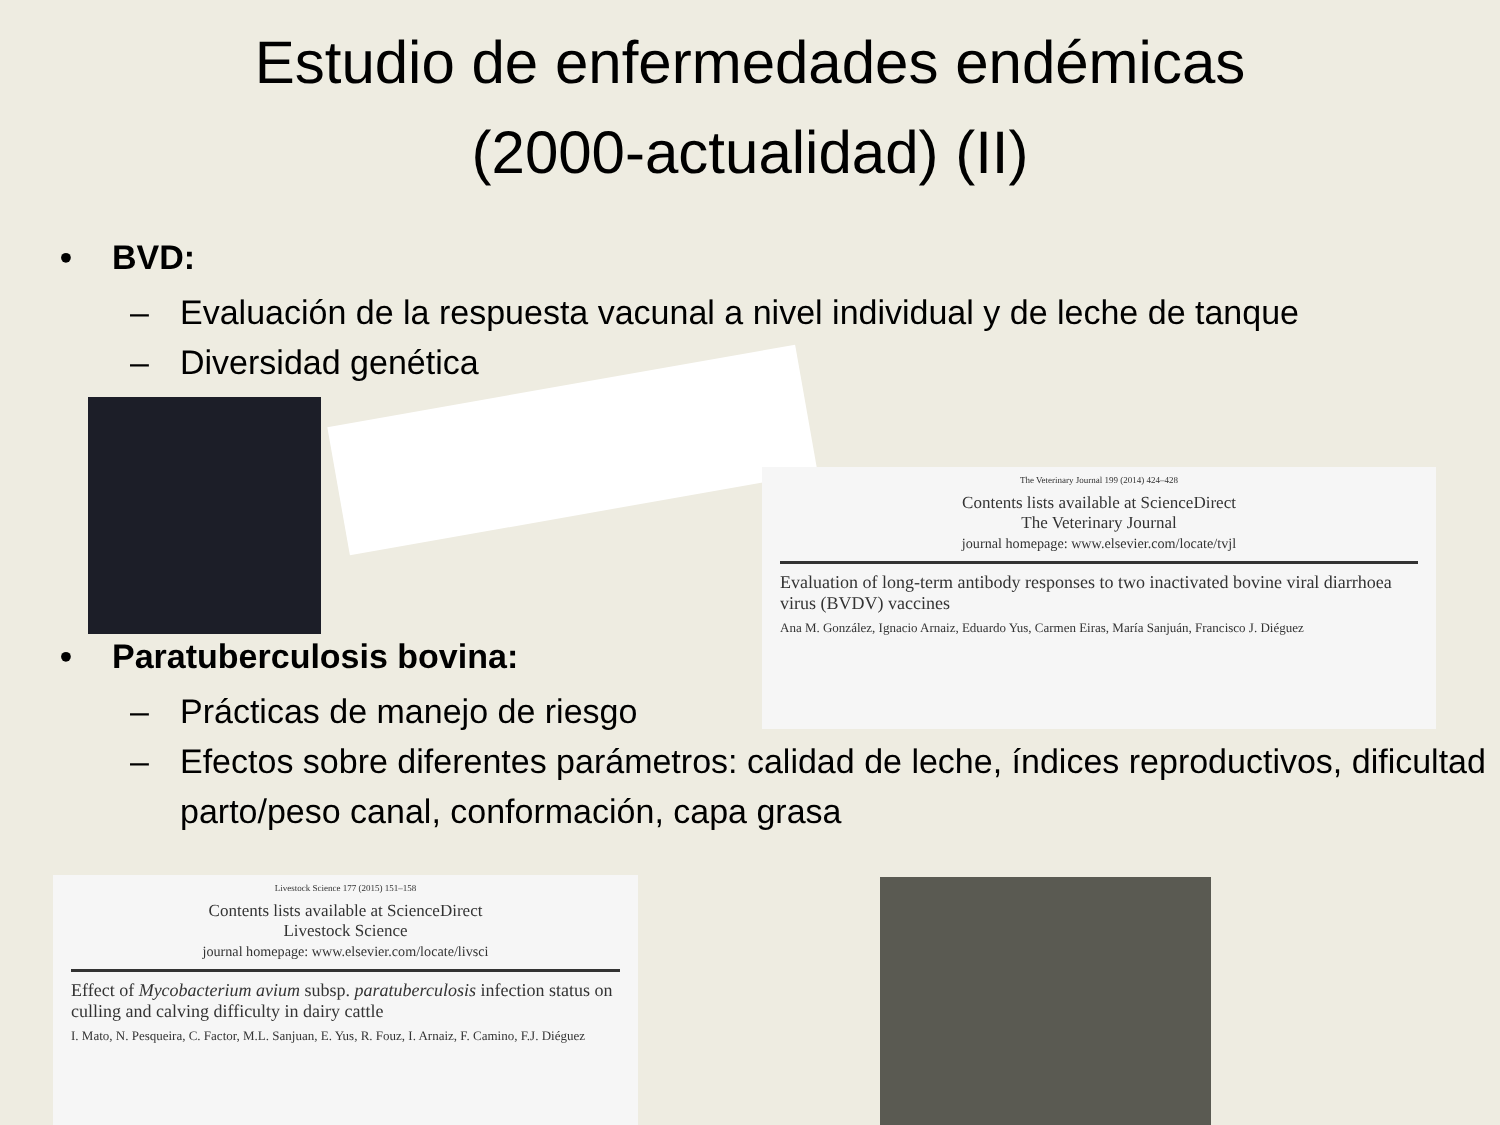Estudio de enfermedades endémicas
(2000-actualidad) (II)
• BVD:
– Evaluación de la respuesta vacunal a nivel individual y de leche de tanque
– Diversidad genética
• Paratuberculosis bovina:
– Prácticas de manejo de riesgo
– Efectos sobre diferentes parámetros: calidad de leche, índices reproductivos, dificultad parto/peso canal, conformación, capa grasa
The Veterinary Journal 199 (2014) 424–428
Contents lists available at ScienceDirect
The Veterinary Journal
journal homepage: www.elsevier.com/locate/tvjl
Evaluation of long-term antibody responses to two inactivated bovine viral diarrhoea virus (BVDV) vaccines
Ana M. González, Ignacio Arnaiz, Eduardo Yus, Carmen Eiras, María Sanjuán, Francisco J. Diéguez
Livestock Science 177 (2015) 151–158
Contents lists available at ScienceDirect
Livestock Science
journal homepage: www.elsevier.com/locate/livsci
Effect of Mycobacterium avium subsp. paratuberculosis infection status on culling and calving difficulty in dairy cattle
I. Mato, N. Pesqueira, C. Factor, M.L. Sanjuan, E. Yus, R. Fouz, I. Arnaiz, F. Camino, F.J. Diéguez